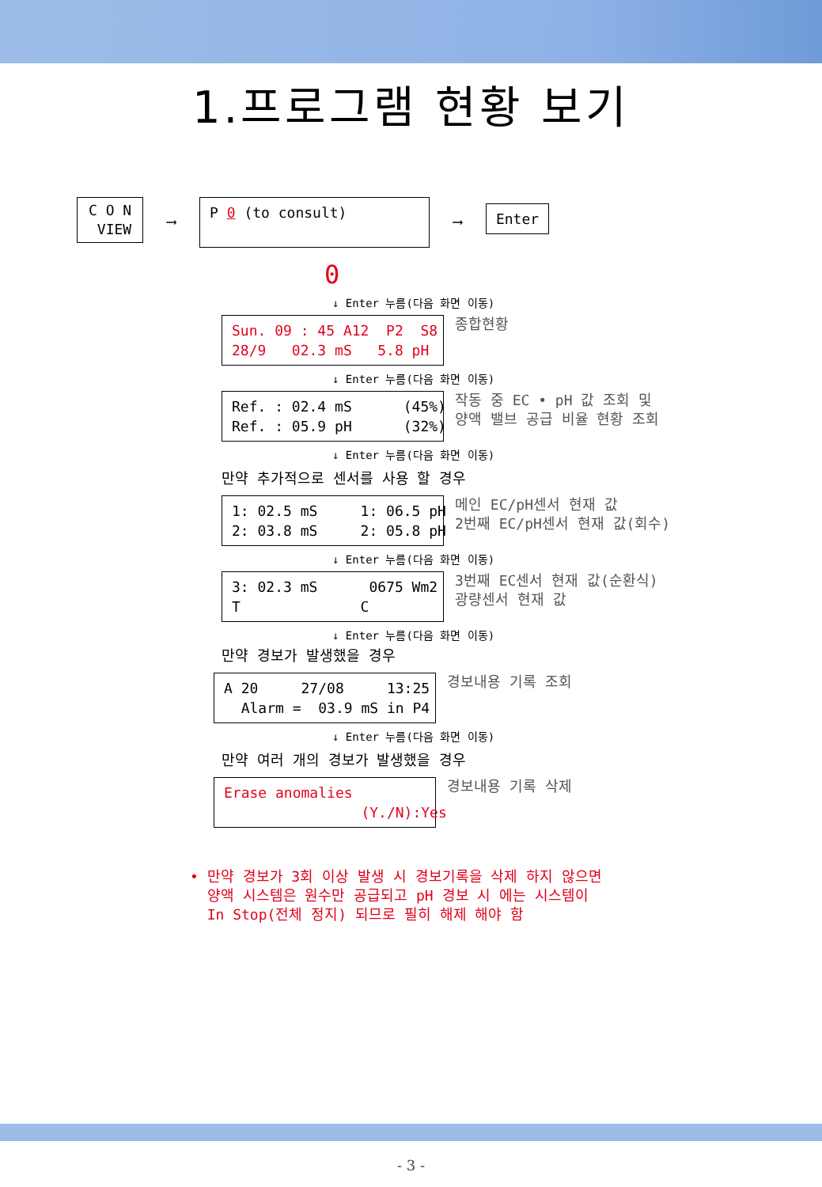1.프로그램 현황 보기
C O N VIEW
⟶
P 0 (to consult)
⟶
Enter
0
↓ Enter 누름(다음 화면 이동)
Sun. 09 : 45 A12 P2 S8 28/9 02.3 mS 5.8 pH
종합현황
↓ Enter 누름(다음 화면 이동)
Ref. : 02.4 mS (45%) Ref. : 05.9 pH (32%)
작동 중 EC • pH 값 조회 및 양액 밸브 공급 비율 현황 조회
↓ Enter 누름(다음 화면 이동)
만약 추가적으로 센서를 사용 할 경우
1: 02.5 mS 1: 06.5 pH 2: 03.8 mS 2: 05.8 pH
메인 EC/pH센서 현재 값 2번째 EC/pH센서 현재 값(회수)
↓ Enter 누름(다음 화면 이동)
3: 02.3 mS 0675 Wm2 T C
3번째 EC센서 현재 값(순환식) 광량센서 현재 값
↓ Enter 누름(다음 화면 이동)
만약 경보가 발생했을 경우
A 20 27/08 13:25 Alarm = 03.9 mS in P4
경보내용 기록 조회
↓ Enter 누름(다음 화면 이동)
만약 여러 개의 경보가 발생했을 경우
Erase anomalies (Y./N):Yes
경보내용 기록 삭제
• 만약 경보가 3회 이상 발생 시 경보기록을 삭제 하지 않으면 양액 시스템은 원수만 공급되고 pH 경보 시 에는 시스템이 In Stop(전체 정지) 되므로 필히 해제 해야 함
- 3 -